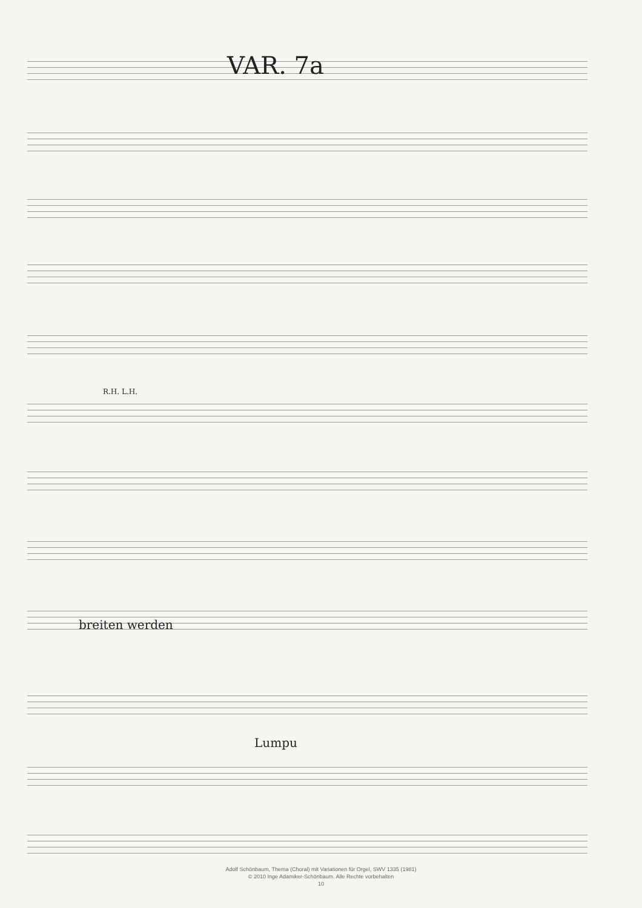VAR. 7a
R.H. L.H.
breiten werden
Lumpu
Adolf Schönbaum, Thema (Choral) mit Variationen für Orgel, SWV 1335 (1981)
© 2010 Inge Adamiker-Schönbaum. Alle Rechte vorbehalten
10